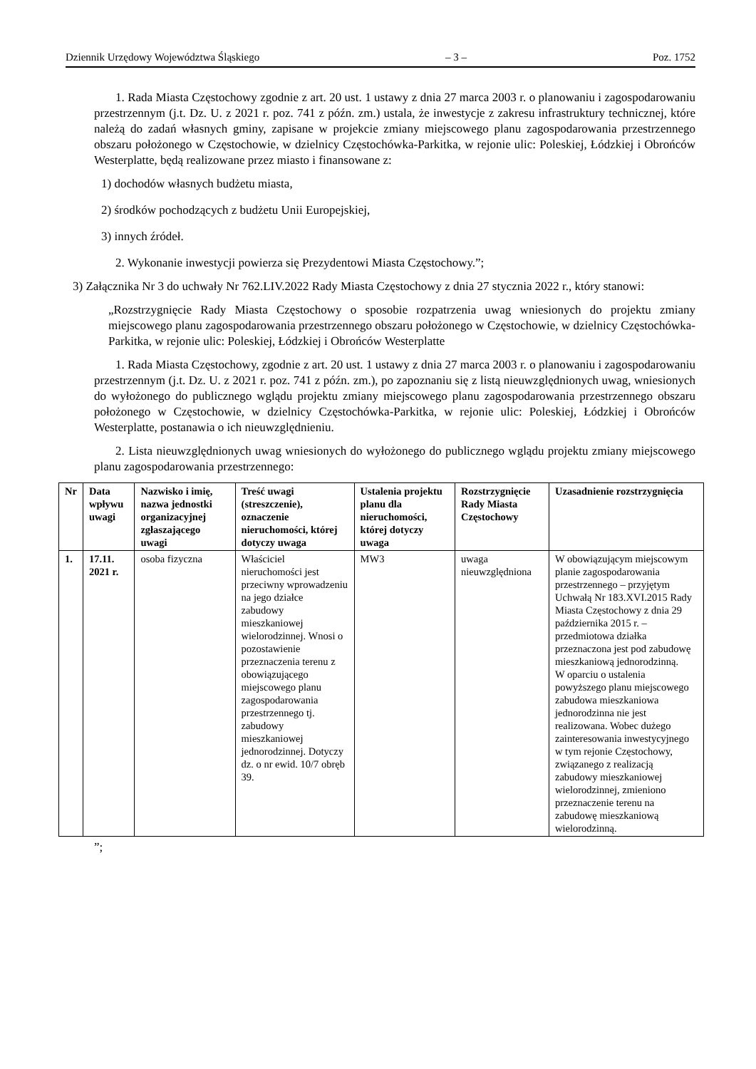Dziennik Urzędowy Województwa Śląskiego – 3 – Poz. 1752
1. Rada Miasta Częstochowy zgodnie z art. 20 ust. 1 ustawy z dnia 27 marca 2003 r. o planowaniu i zagospodarowaniu przestrzennym (j.t. Dz. U. z 2021 r. poz. 741 z późn. zm.) ustala, że inwestycje z zakresu infrastruktury technicznej, które należą do zadań własnych gminy, zapisane w projekcie zmiany miejscowego planu zagospodarowania przestrzennego obszaru położonego w Częstochowie, w dzielnicy Częstochówka-Parkitka, w rejonie ulic: Poleskiej, Łódzkiej i Obrońców Westerplatte, będą realizowane przez miasto i finansowane z:
1) dochodów własnych budżetu miasta,
2) środków pochodzących z budżetu Unii Europejskiej,
3) innych źródeł.
2. Wykonanie inwestycji powierza się Prezydentowi Miasta Częstochowy.”;
3) Załącznika Nr 3 do uchwały Nr 762.LIV.2022 Rady Miasta Częstochowy z dnia 27 stycznia 2022 r., który stanowi:
„Rozstrzygnięcie Rady Miasta Częstochowy o sposobie rozpatrzenia uwag wniesionych do projektu zmiany miejscowego planu zagospodarowania przestrzennego obszaru położonego w Częstochowie, w dzielnicy Częstochówka-Parkitka, w rejonie ulic: Poleskiej, Łódzkiej i Obrońców Westerplatte
1. Rada Miasta Częstochowy, zgodnie z art. 20 ust. 1 ustawy z dnia 27 marca 2003 r. o planowaniu i zagospodarowaniu przestrzennym (j.t. Dz. U. z 2021 r. poz. 741 z późn. zm.), po zapoznaniu się z listą nieuwzględnionych uwag, wniesionych do wyłożonego do publicznego wglądu projektu zmiany miejscowego planu zagospodarowania przestrzennego obszaru położonego w Częstochowie, w dzielnicy Częstochówka-Parkitka, w rejonie ulic: Poleskiej, Łódzkiej i Obrońców Westerplatte, postanawia o ich nieuwzględnieniu.
2. Lista nieuwzględnionych uwag wniesionych do wyłożonego do publicznego wglądu projektu zmiany miejscowego planu zagospodarowania przestrzennego:
| Nr | Data wpływu uwagi | Nazwisko i imię, nazwa jednostki organizacyjnej zgłaszającego uwagi | Treść uwagi (streszczenie), oznaczenie nieruchomości, której dotyczy uwaga | Ustalenia projektu planu dla nieruchomości, której dotyczy uwaga | Rozstrzygnięcie Rady Miasta Częstochowy | Uzasadnienie rozstrzygnięcia |
| --- | --- | --- | --- | --- | --- | --- |
| 1. | 17.11. 2021 r. | osoba fizyczna | Właściciel nieruchomości jest przeciwny wprowadzeniu na jego działce zabudowy mieszkaniowej wielorodzinnej. Wnosi o pozostawienie przeznaczenia terenu z obowiązującego miejscowego planu zagospodarowania przestrzennego tj. zabudowy mieszkaniowej jednorodzinnej. Dotyczy dz. o nr ewid. 10/7 obręb 39. | MW3 | uwaga nieuwzględniona | W obowiązującym miejscowym planie zagospodarowania przestrzennego – przyjętym Uchwałą Nr 183.XVI.2015 Rady Miasta Częstochowy z dnia 29 października 2015 r. – przedmiotowa działka przeznaczona jest pod zabudowę mieszkaniową jednorodzinną. W oparciu o ustalenia powyższego planu miejscowego zabudowa mieszkaniowa jednorodzinna nie jest realizowana. Wobec dużego zainteresowania inwestycyjnego w tym rejonie Częstochowy, związanego z realizacją zabudowy mieszkaniowej wielorodzinnej, zmieniono przeznaczenie terenu na zabudowę mieszkaniową wielorodzinną. |
”;